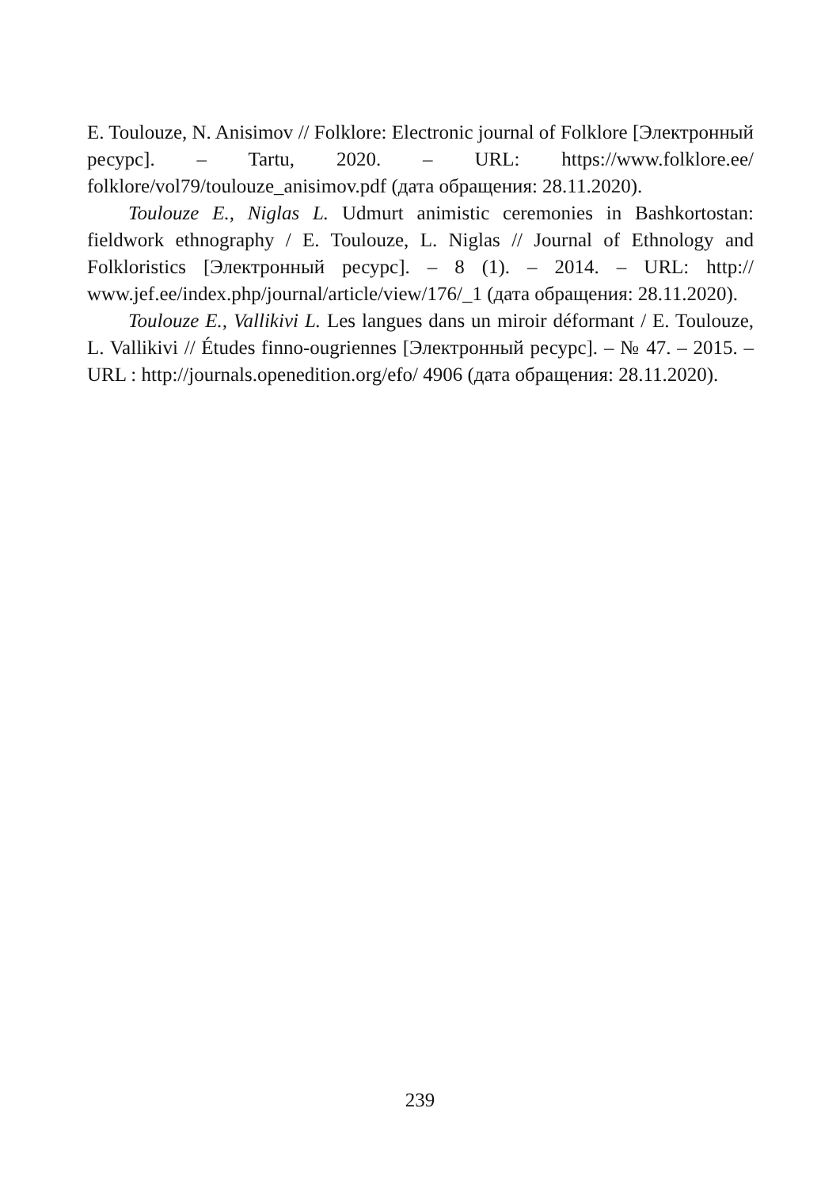E. Toulouze, N. Anisimov // Folklore: Electronic journal of Folklore [Электронный ресурс]. – Tartu, 2020. – URL: https://www.folklore.ee/ folklore/vol79/toulouze_anisimov.pdf (дата обращения: 28.11.2020).
Toulouze E., Niglas L. Udmurt animistic ceremonies in Bashkortostan: fieldwork ethnography / E. Toulouze, L. Niglas // Journal of Ethnology and Folkloristics [Электронный ресурс]. – 8 (1). – 2014. – URL: http:// www.jef.ee/index.php/journal/article/view/176/_1 (дата обращения: 28.11.2020).
Toulouze E., Vallikivi L. Les langues dans un miroir déformant / E. Toulouze, L. Vallikivi // Études finno-ougriennes [Электронный ресурс]. – № 47. – 2015. – URL : http://journals.openedition.org/efo/ 4906 (дата обращения: 28.11.2020).
239